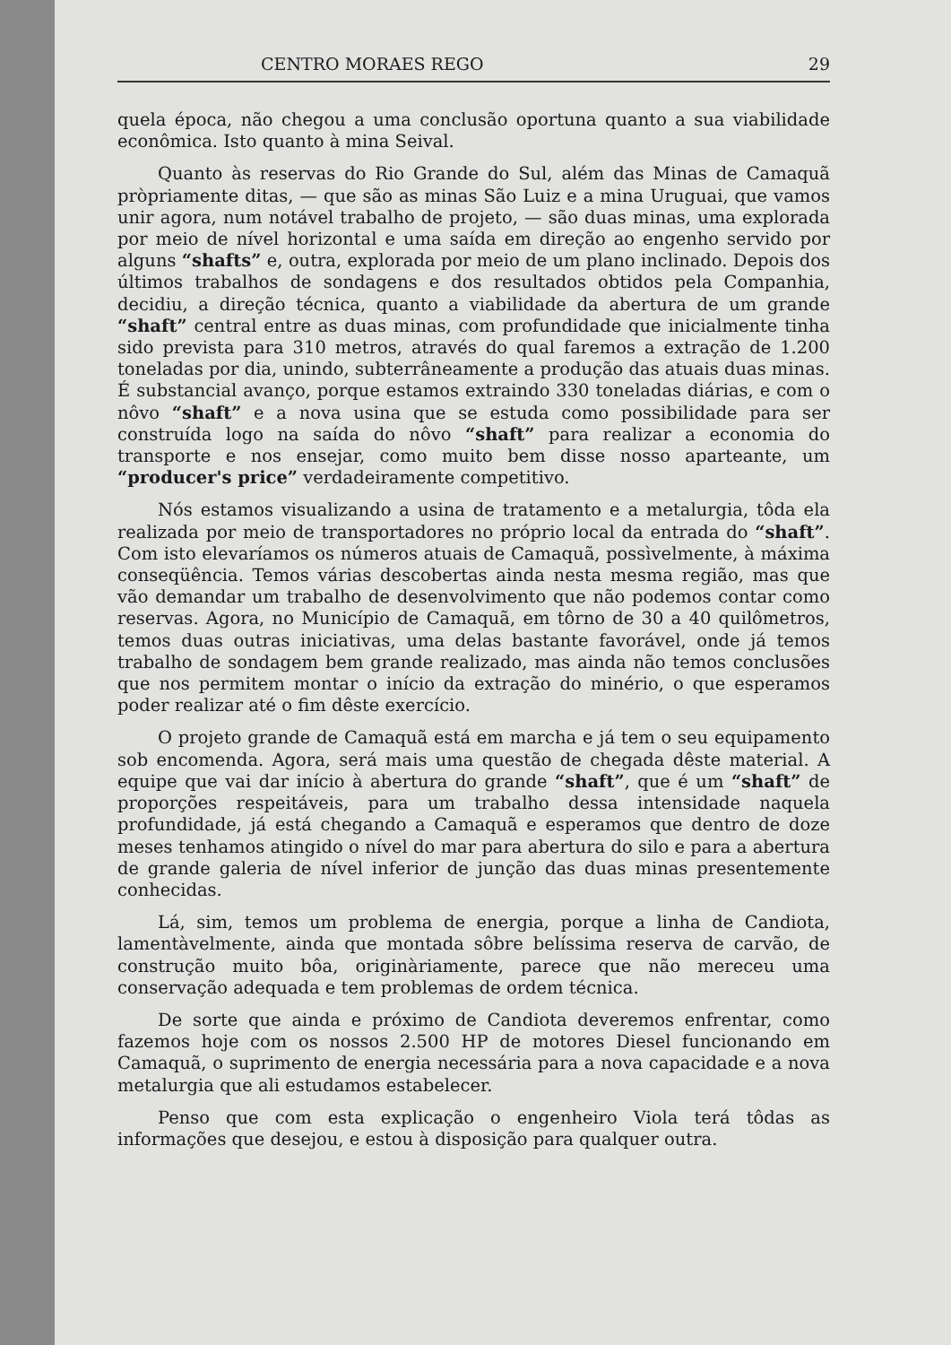CENTRO MORAES REGO 29
quela época, não chegou a uma conclusão oportuna quanto a sua viabilidade econômica. Isto quanto à mina Seival.
Quanto às reservas do Rio Grande do Sul, além das Minas de Camaquã pròpriamente ditas, — que são as minas São Luiz e a mina Uruguai, que vamos unir agora, num notável trabalho de projeto, — são duas minas, uma explorada por meio de nível horizontal e uma saída em direção ao engenho servido por alguns “shafts” e, outra, explorada por meio de um plano inclinado. Depois dos últimos trabalhos de sondagens e dos resultados obtidos pela Companhia, decidiu, a direção técnica, quanto a viabilidade da abertura de um grande “shaft” central entre as duas minas, com profundidade que inicialmente tinha sido prevista para 310 metros, através do qual faremos a extração de 1.200 toneladas por dia, unindo, subterrâneamente a produção das atuais duas minas. É substancial avanço, porque estamos extraindo 330 toneladas diárias, e com o nôvo “shaft” e a nova usina que se estuda como possibilidade para ser construída logo na saída do nôvo “shaft” para realizar a economia do transporte e nos ensejar, como muito bem disse nosso aparteante, um “producer's price” verdadeiramente competitivo.
Nós estamos visualizando a usina de tratamento e a metalurgia, tôda ela realizada por meio de transportadores no próprio local da entrada do “shaft”. Com isto elevaríamos os números atuais de Camaquã, possìvelmente, à máxima conseqüência. Temos várias descobertas ainda nesta mesma região, mas que vão demandar um trabalho de desenvolvimento que não podemos contar como reservas. Agora, no Município de Camaquã, em tôrno de 30 a 40 quilômetros, temos duas outras iniciativas, uma delas bastante favorável, onde já temos trabalho de sondagem bem grande realizado, mas ainda não temos conclusões que nos permitem montar o início da extração do minério, o que esperamos poder realizar até o fim dêste exercício.
O projeto grande de Camaquã está em marcha e já tem o seu equipamento sob encomenda. Agora, será mais uma questão de chegada dêste material. A equipe que vai dar início à abertura do grande “shaft”, que é um “shaft” de proporções respeitáveis, para um trabalho dessa intensidade naquela profundidade, já está chegando a Camaquã e esperamos que dentro de doze meses tenhamos atingido o nível do mar para abertura do silo e para a abertura de grande galeria de nível inferior de junção das duas minas presentemente conhecidas.
Lá, sim, temos um problema de energia, porque a linha de Candiota, lamentàvelmente, ainda que montada sôbre belíssima reserva de carvão, de construção muito bôa, originàriamente, parece que não mereceu uma conservação adequada e tem problemas de ordem técnica.
De sorte que ainda e próximo de Candiota deveremos enfrentar, como fazemos hoje com os nossos 2.500 HP de motores Diesel funcionando em Camaquã, o suprimento de energia necessária para a nova capacidade e a nova metalurgia que ali estudamos estabelecer.
Penso que com esta explicação o engenheiro Viola terá tôdas as informações que desejou, e estou à disposição para qualquer outra.